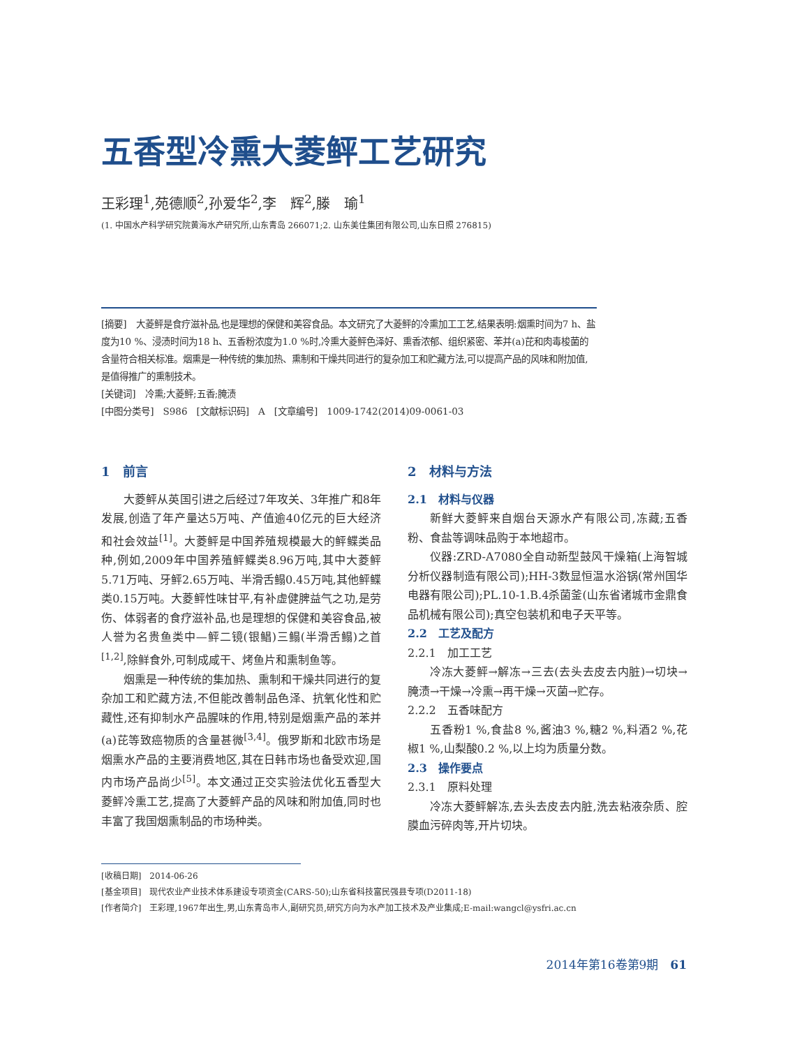五香型冷熏大菱鲆工艺研究
王彩理<sup>1</sup>,苑德顺<sup>2</sup>,孙爱华<sup>2</sup>,李　辉<sup>2</sup>,滕　瑜<sup>1</sup>
(1. 中国水产科学研究院黄海水产研究所,山东青岛 266071;2. 山东美佳集团有限公司,山东日照 276815)
[摘要]　大菱鲆是食疗滋补品,也是理想的保健和美容食品。本文研究了大菱鲆的冷熏加工工艺,结果表明:烟熏时间为7 h、盐度为10 %、浸渍时间为18 h、五香粉浓度为1.0 %时,冷熏大菱鲆色泽好、熏香浓郁、组织紧密、苯并(a)芘和肉毒梭菌的含量符合相关标准。烟熏是一种传统的集加热、熏制和干燥共同进行的复杂加工和贮藏方法,可以提高产品的风味和附加值,是值得推广的熏制技术。
[关键词]　冷熏;大菱鲆;五香;腌渍
[中图分类号]　S986　[文献标识码]　A　[文章编号]　1009-1742(2014)09-0061-03
1　前言
大菱鲆从英国引进之后经过7年攻关、3年推广和8年发展,创造了年产量达5万吨、产值逾40亿元的巨大经济和社会效益<sup>[1]</sup>。大菱鲆是中国养殖规模最大的鲆鲽类品种,例如,2009年中国养殖鲆鲽类8.96万吨,其中大菱鲆5.71万吨、牙鲆2.65万吨、半滑舌鳎0.45万吨,其他鲆鲽类0.15万吨。大菱鲆性味甘平,有补虚健脾益气之功,是劳伤、体弱者的食疗滋补品,也是理想的保健和美容食品,被人誉为名贵鱼类中—鲆二镜(银鲳)三鳎(半滑舌鳎)之首<sup>[1,2]</sup>,除鲜食外,可制成咸干、烤鱼片和熏制鱼等。
烟熏是一种传统的集加热、熏制和干燥共同进行的复杂加工和贮藏方法,不但能改善制品色泽、抗氧化性和贮藏性,还有抑制水产品腥味的作用,特别是烟熏产品的苯并(a)芘等致癌物质的含量甚微<sup>[3,4]</sup>。俄罗斯和北欧市场是烟熏水产品的主要消费地区,其在日韩市场也备受欢迎,国内市场产品尚少<sup>[5]</sup>。本文通过正交实验法优化五香型大菱鲆冷熏工艺,提高了大菱鲆产品的风味和附加值,同时也丰富了我国烟熏制品的市场种类。
2　材料与方法
2.1　材料与仪器
新鲜大菱鲆来自烟台天源水产有限公司,冻藏;五香粉、食盐等调味品购于本地超市。
仪器:ZRD-A7080全自动新型鼓风干燥箱(上海智城分析仪器制造有限公司);HH-3数显恒温水浴锅(常州国华电器有限公司);PL.10-1.B.4杀菌釜(山东省诸城市金鼎食品机械有限公司);真空包装机和电子天平等。
2.2　工艺及配方
2.2.1　加工工艺
冷冻大菱鲆→解冻→三去(去头去皮去内脏)→切块→腌渍→干燥→冷熏→再干燥→灭菌→贮存。
2.2.2　五香味配方
五香粉1 %,食盐8 %,酱油3 %,糖2 %,料酒2 %,花椒1 %,山梨酸0.2 %,以上均为质量分数。
2.3　操作要点
2.3.1　原料处理
冷冻大菱鲆解冻,去头去皮去内脏,洗去粘液杂质、腔膜血污碎肉等,开片切块。
[收稿日期]　2014-06-26
[基金项目]　现代农业产业技术体系建设专项资金(CARS-50);山东省科技富民强县专项(D2011-18)
[作者简介]　王彩理,1967年出生,男,山东青岛市人,副研究员,研究方向为水产加工技术及产业集成;E-mail:wangcl@ysfri.ac.cn
2014年第16卷第9期　61